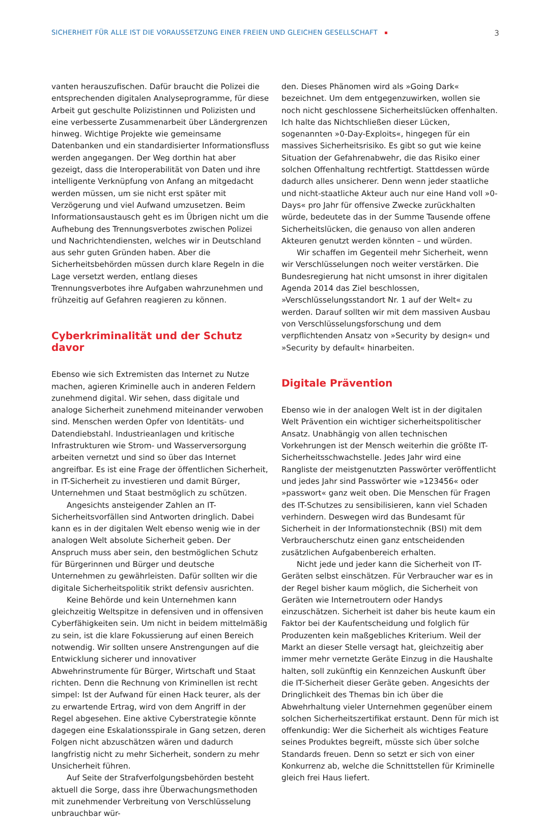SICHERHEIT FÜR ALLE IST DIE VORAUSSETZUNG EINER FREIEN UND GLEICHEN GESELLSCHAFT 3
vanten herauszufischen. Dafür braucht die Polizei die entsprechenden digitalen Analyseprogramme, für diese Arbeit gut geschulte Polizistinnen und Polizisten und eine verbesserte Zusammenarbeit über Ländergrenzen hinweg. Wichtige Projekte wie gemeinsame Datenbanken und ein standardisierter Informationsfluss werden angegangen. Der Weg dorthin hat aber gezeigt, dass die Interoperabilität von Daten und ihre intelligente Verknüpfung von Anfang an mitgedacht werden müssen, um sie nicht erst später mit Verzögerung und viel Aufwand umzusetzen. Beim Informationsaustausch geht es im Übrigen nicht um die Aufhebung des Trennungsverbotes zwischen Polizei und Nachrichtendiensten, welches wir in Deutschland aus sehr guten Gründen haben. Aber die Sicherheitsbehörden müssen durch klare Regeln in die Lage versetzt werden, entlang dieses Trennungsverbotes ihre Aufgaben wahrzunehmen und frühzeitig auf Gefahren reagieren zu können.
Cyberkriminalität und der Schutz davor
Ebenso wie sich Extremisten das Internet zu Nutze machen, agieren Kriminelle auch in anderen Feldern zunehmend digital. Wir sehen, dass digitale und analoge Sicherheit zunehmend miteinander verwoben sind. Menschen werden Opfer von Identitäts- und Datendiebstahl. Industrieanlagen und kritische Infrastrukturen wie Strom- und Wasserversorgung arbeiten vernetzt und sind so über das Internet angreifbar. Es ist eine Frage der öffentlichen Sicherheit, in IT-Sicherheit zu investieren und damit Bürger, Unternehmen und Staat bestmöglich zu schützen.
Angesichts ansteigender Zahlen an IT-Sicherheitsvorfällen sind Antworten dringlich. Dabei kann es in der digitalen Welt ebenso wenig wie in der analogen Welt absolute Sicherheit geben. Der Anspruch muss aber sein, den bestmöglichen Schutz für Bürgerinnen und Bürger und deutsche Unternehmen zu gewährleisten. Dafür sollten wir die digitale Sicherheitspolitik strikt defensiv ausrichten.
Keine Behörde und kein Unternehmen kann gleichzeitig Weltspitze in defensiven und in offensiven Cyberfähigkeiten sein. Um nicht in beidem mittelmäßig zu sein, ist die klare Fokussierung auf einen Bereich notwendig. Wir sollten unsere Anstrengungen auf die Entwicklung sicherer und innovativer Abwehrinstrumente für Bürger, Wirtschaft und Staat richten. Denn die Rechnung von Kriminellen ist recht simpel: Ist der Aufwand für einen Hack teurer, als der zu erwartende Ertrag, wird von dem Angriff in der Regel abgesehen. Eine aktive Cyberstrategie könnte dagegen eine Eskalationsspirale in Gang setzen, deren Folgen nicht abzuschätzen wären und dadurch langfristig nicht zu mehr Sicherheit, sondern zu mehr Unsicherheit führen.
Auf Seite der Strafverfolgungsbehörden besteht aktuell die Sorge, dass ihre Überwachungsmethoden mit zunehmender Verbreitung von Verschlüsselung unbrauchbar wür-
den. Dieses Phänomen wird als »Going Dark« bezeichnet. Um dem entgegenzuwirken, wollen sie noch nicht geschlossene Sicherheitslücken offenhalten. Ich halte das Nichtschließen dieser Lücken, sogenannten »0-Day-Exploits«, hingegen für ein massives Sicherheitsrisiko. Es gibt so gut wie keine Situation der Gefahrenabwehr, die das Risiko einer solchen Offenhaltung rechtfertigt. Stattdessen würde dadurch alles unsicherer. Denn wenn jeder staatliche und nicht-staatliche Akteur auch nur eine Hand voll »0-Days« pro Jahr für offensive Zwecke zurückhalten würde, bedeutete das in der Summe Tausende offene Sicherheitslücken, die genauso von allen anderen Akteuren genutzt werden könnten – und würden.
Wir schaffen im Gegenteil mehr Sicherheit, wenn wir Verschlüsselungen noch weiter verstärken. Die Bundesregierung hat nicht umsonst in ihrer digitalen Agenda 2014 das Ziel beschlossen, »Verschlüsselungsstandort Nr. 1 auf der Welt« zu werden. Darauf sollten wir mit dem massiven Ausbau von Verschlüsselungsforschung und dem verpflichtenden Ansatz von »Security by design« und »Security by default« hinarbeiten.
Digitale Prävention
Ebenso wie in der analogen Welt ist in der digitalen Welt Prävention ein wichtiger sicherheitspolitischer Ansatz. Unabhängig von allen technischen Vorkehrungen ist der Mensch weiterhin die größte IT-Sicherheitsschwachstelle. Jedes Jahr wird eine Rangliste der meistgenutzten Passwörter veröffentlicht und jedes Jahr sind Passwörter wie »123456« oder »passwort« ganz weit oben. Die Menschen für Fragen des IT-Schutzes zu sensibilisieren, kann viel Schaden verhindern. Deswegen wird das Bundesamt für Sicherheit in der Informationstechnik (BSI) mit dem Verbraucherschutz einen ganz entscheidenden zusätzlichen Aufgabenbereich erhalten.
Nicht jede und jeder kann die Sicherheit von IT-Geräten selbst einschätzen. Für Verbraucher war es in der Regel bisher kaum möglich, die Sicherheit von Geräten wie Internetroutern oder Handys einzuschätzen. Sicherheit ist daher bis heute kaum ein Faktor bei der Kaufentscheidung und folglich für Produzenten kein maßgebliches Kriterium. Weil der Markt an dieser Stelle versagt hat, gleichzeitig aber immer mehr vernetzte Geräte Einzug in die Haushalte halten, soll zukünftig ein Kennzeichen Auskunft über die IT-Sicherheit dieser Geräte geben. Angesichts der Dringlichkeit des Themas bin ich über die Abwehrhaltung vieler Unternehmen gegenüber einem solchen Sicherheitszertifikat erstaunt. Denn für mich ist offenkundig: Wer die Sicherheit als wichtiges Feature seines Produktes begreift, müsste sich über solche Standards freuen. Denn so setzt er sich von einer Konkurrenz ab, welche die Schnittstellen für Kriminelle gleich frei Haus liefert.